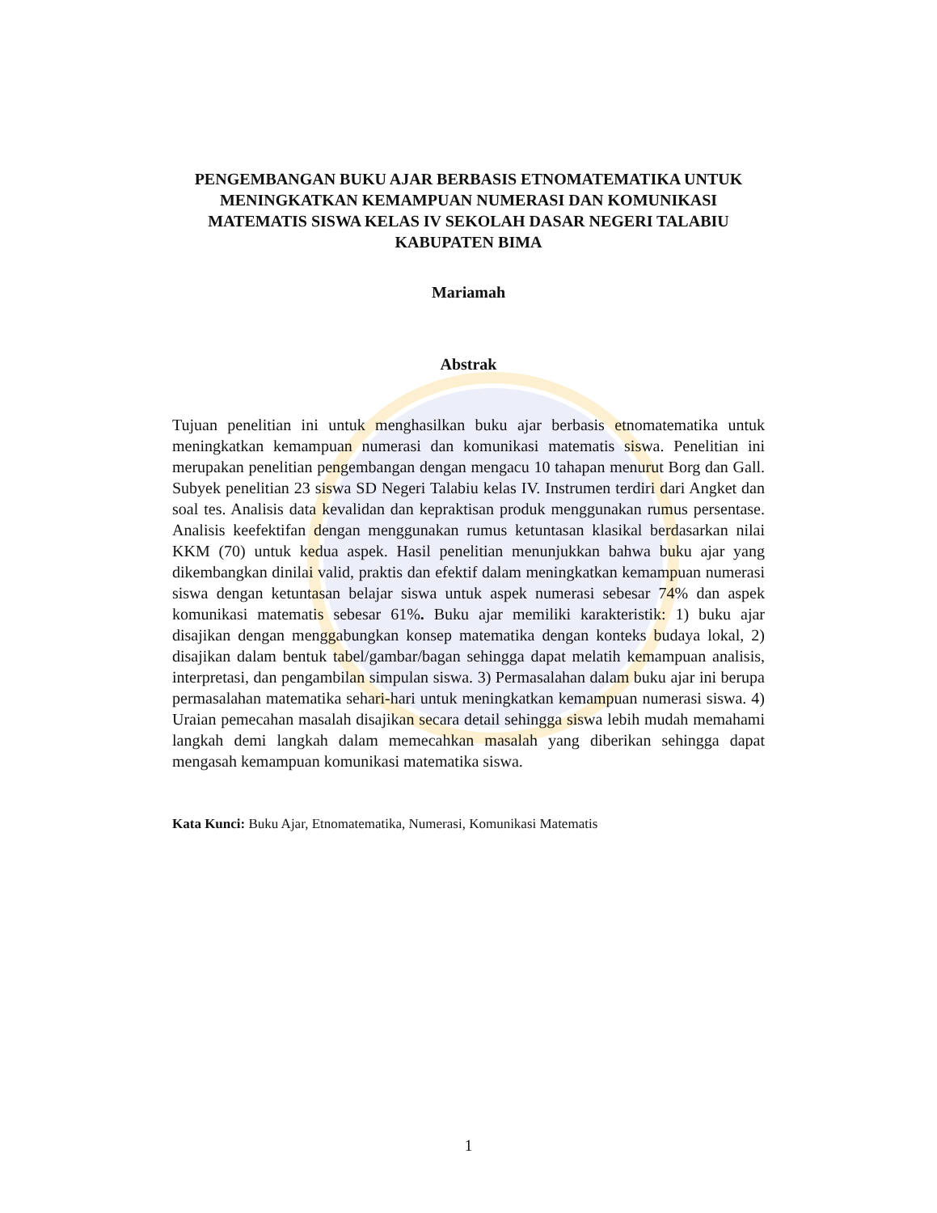PENGEMBANGAN BUKU AJAR BERBASIS ETNOMATEMATIKA UNTUK MENINGKATKAN KEMAMPUAN NUMERASI DAN KOMUNIKASI MATEMATIS SISWA KELAS IV SEKOLAH DASAR NEGERI TALABIU KABUPATEN BIMA
Mariamah
Abstrak
Tujuan penelitian ini untuk menghasilkan buku ajar berbasis etnomatematika untuk meningkatkan kemampuan numerasi dan komunikasi matematis siswa. Penelitian ini merupakan penelitian pengembangan dengan mengacu 10 tahapan menurut Borg dan Gall. Subyek penelitian 23 siswa SD Negeri Talabiu kelas IV. Instrumen terdiri dari Angket dan soal tes. Analisis data kevalidan dan kepraktisan produk menggunakan rumus persentase. Analisis keefektifan dengan menggunakan rumus ketuntasan klasikal berdasarkan nilai KKM (70) untuk kedua aspek. Hasil penelitian menunjukkan bahwa buku ajar yang dikembangkan dinilai valid, praktis dan efektif dalam meningkatkan kemampuan numerasi siswa dengan ketuntasan belajar siswa untuk aspek numerasi sebesar 74% dan aspek komunikasi matematis sebesar 61%. Buku ajar memiliki karakteristik: 1) buku ajar disajikan dengan menggabungkan konsep matematika dengan konteks budaya lokal, 2) disajikan dalam bentuk tabel/gambar/bagan sehingga dapat melatih kemampuan analisis, interpretasi, dan pengambilan simpulan siswa. 3) Permasalahan dalam buku ajar ini berupa permasalahan matematika sehari-hari untuk meningkatkan kemampuan numerasi siswa. 4) Uraian pemecahan masalah disajikan secara detail sehingga siswa lebih mudah memahami langkah demi langkah dalam memecahkan masalah yang diberikan sehingga dapat mengasah kemampuan komunikasi matematika siswa.
Kata Kunci: Buku Ajar, Etnomatematika, Numerasi, Komunikasi Matematis
1